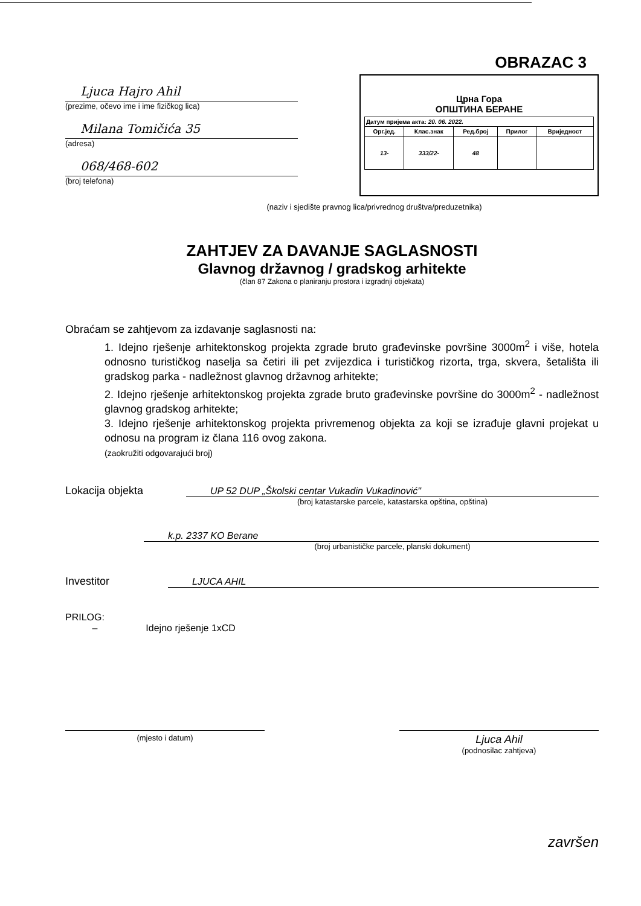OBRAZAC 3
Ljuca Hajro Ahil
(prezime, očevo ime i ime fizičkog lica)
Milana Tomičića 35
(adresa)
068/468-602
(broj telefona)
Црна Гора
ОПШТИНА БЕРАНЕ
| Датум пријема акта: 20. 06. 2022. | | | | |
| Орг.јед. | Клас.знак | Ред.број | Прилог | Вриједност |
| 13- | 333/22- | 48 | | |
(naziv i sjedište pravnog lica/privrednog društva/preduzetnika)
ZAHTJEV ZA DAVANJE SAGLASNOSTI
Glavnog državnog / gradskog arhitekte
(član 87 Zakona o planiranju prostora i izgradnji objekata)
Obraćam se zahtjevom za izdavanje saglasnosti na:
1. Idejno rješenje arhitektonskog projekta zgrade bruto građevinske površine 3000m<sup>2</sup> i više, hotela odnosno turističkog naselja sa četiri ili pet zvijezdica i turističkog rizorta, trga, skvera, šetališta ili gradskog parka - nadležnost glavnog državnog arhitekte;
2. Idejno rješenje arhitektonskog projekta zgrade bruto građevinske površine do 3000m<sup>2</sup> - nadležnost glavnog gradskog arhitekte;
3. Idejno rješenje arhitektonskog projekta privremenog objekta za koji se izrađuje glavni projekat u odnosu na program iz člana 116 ovog zakona.
(zaokružiti odgovarajući broj)
Lokacija objekta UP 52 DUP „Školski centar Vukadin Vukadinović"
(broj katastarske parcele, katastarska opština, opština)
k.p. 2337 KO Berane
(broj urbanističke parcele, planski dokument)
Investitor LJUCA AHIL
PRILOG:
– Idejno rješenje 1xCD
(mjesto i datum)
Ljuca Ahil
(podnosilac zahtjeva)
završen